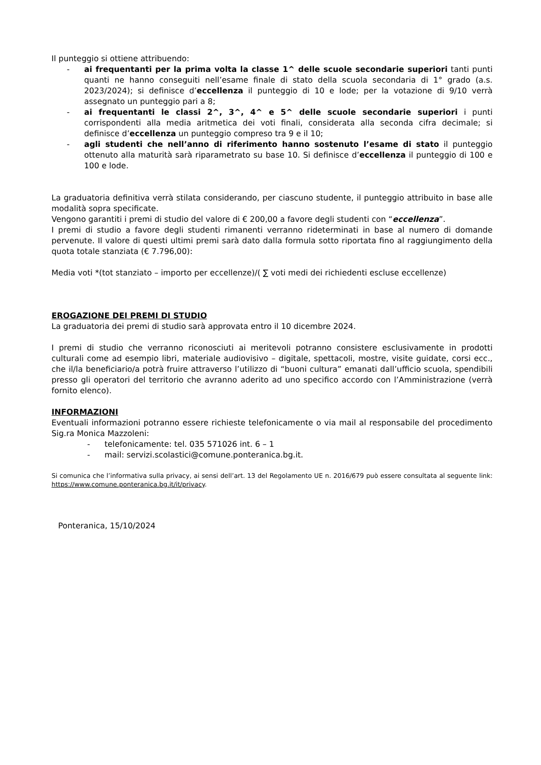Il punteggio si ottiene attribuendo:
- ai frequentanti per la prima volta la classe 1^ delle scuole secondarie superiori tanti punti quanti ne hanno conseguiti nell’esame finale di stato della scuola secondaria di 1° grado (a.s. 2023/2024); si definisce d’eccellenza il punteggio di 10 e lode; per la votazione di 9/10 verrà assegnato un punteggio pari a 8;
- ai frequentanti le classi 2^, 3^, 4^ e 5^ delle scuole secondarie superiori i punti corrispondenti alla media aritmetica dei voti finali, considerata alla seconda cifra decimale; si definisce d’eccellenza un punteggio compreso tra 9 e il 10;
- agli studenti che nell’anno di riferimento hanno sostenuto l’esame di stato il punteggio ottenuto alla maturità sarà riparametrato su base 10. Si definisce d’eccellenza il punteggio di 100 e 100 e lode.
La graduatoria definitiva verrà stilata considerando, per ciascuno studente, il punteggio attribuito in base alle modalità sopra specificate.
Vengono garantiti i premi di studio del valore di € 200,00 a favore degli studenti con “eccellenza”.
I premi di studio a favore degli studenti rimanenti verranno rideterminati in base al numero di domande pervenute. Il valore di questi ultimi premi sarà dato dalla formula sotto riportata fino al raggiungimento della quota totale stanziata (€ 7.796,00):
Media voti *(tot stanziato – importo per eccellenze)/( ∑ voti medi dei richiedenti escluse eccellenze)
EROGAZIONE DEI PREMI DI STUDIO
La graduatoria dei premi di studio sarà approvata entro il 10 dicembre 2024.
I premi di studio che verranno riconosciuti ai meritevoli potranno consistere esclusivamente in prodotti culturali come ad esempio libri, materiale audiovisivo – digitale, spettacoli, mostre, visite guidate, corsi ecc., che il/la beneficiario/a potrà fruire attraverso l’utilizzo di “buoni cultura” emanati dall’ufficio scuola, spendibili presso gli operatori del territorio che avranno aderito ad uno specifico accordo con l’Amministrazione (verrà fornito elenco).
INFORMAZIONI
Eventuali informazioni potranno essere richieste telefonicamente o via mail al responsabile del procedimento Sig.ra Monica Mazzoleni:
- telefonicamente: tel. 035 571026 int. 6 – 1
- mail: servizi.scolastici@comune.ponteranica.bg.it.
Si comunica che l’informativa sulla privacy, ai sensi dell’art. 13 del Regolamento UE n. 2016/679 può essere consultata al seguente link: https://www.comune.ponteranica.bg.it/it/privacy.
Ponteranica, 15/10/2024